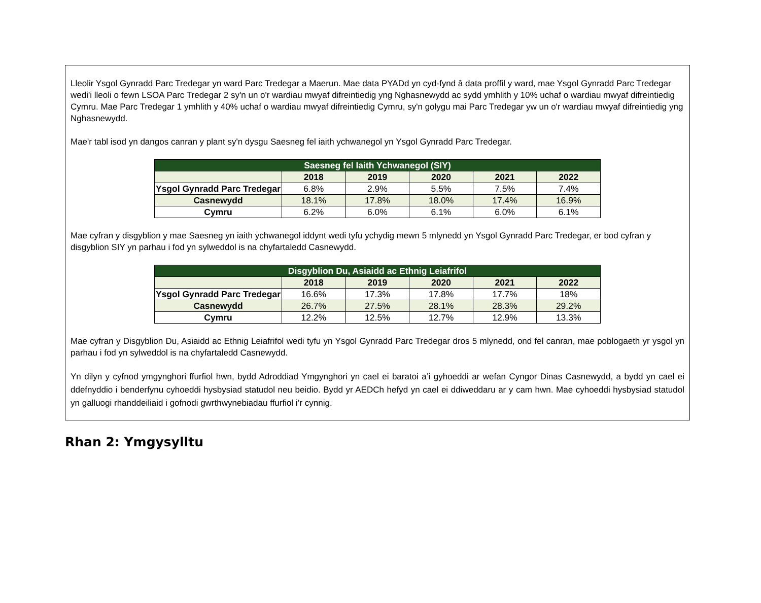Lleolir Ysgol Gynradd Parc Tredegar yn ward Parc Tredegar a Maerun. Mae data PYADd yn cyd-fynd â data proffil y ward, mae Ysgol Gynradd Parc Tredegar wedi'i lleoli o fewn LSOA Parc Tredegar 2 sy'n un o'r wardiau mwyaf difreintiedig yng Nghasnewydd ac sydd ymhlith y 10% uchaf o wardiau mwyaf difreintiedig Cymru. Mae Parc Tredegar 1 ymhlith y 40% uchaf o wardiau mwyaf difreintiedig Cymru, sy'n golygu mai Parc Tredegar yw un o'r wardiau mwyaf difreintiedig yng Nghasnewydd.
Mae'r tabl isod yn dangos canran y plant sy'n dysgu Saesneg fel iaith ychwanegol yn Ysgol Gynradd Parc Tredegar.
| Saesneg fel Iaith Ychwanegol (SIY) | | | | | |
| --- | --- | --- | --- | --- | --- |
| | 2018 | 2019 | 2020 | 2021 | 2022 |
| Ysgol Gynradd Parc Tredegar | 6.8% | 2.9% | 5.5% | 7.5% | 7.4% |
| Casnewydd | 18.1% | 17.8% | 18.0% | 17.4% | 16.9% |
| Cymru | 6.2% | 6.0% | 6.1% | 6.0% | 6.1% |
Mae cyfran y disgyblion y mae Saesneg yn iaith ychwanegol iddynt wedi tyfu ychydig mewn 5 mlynedd yn Ysgol Gynradd Parc Tredegar, er bod cyfran y disgyblion SIY yn parhau i fod yn sylweddol is na chyfartaledd Casnewydd.
| Disgyblion Du, Asiaidd ac Ethnig Leiafrifol | | | | | |
| --- | --- | --- | --- | --- | --- |
| | 2018 | 2019 | 2020 | 2021 | 2022 |
| Ysgol Gynradd Parc Tredegar | 16.6% | 17.3% | 17.8% | 17.7% | 18% |
| Casnewydd | 26.7% | 27.5% | 28.1% | 28.3% | 29.2% |
| Cymru | 12.2% | 12.5% | 12.7% | 12.9% | 13.3% |
Mae cyfran y Disgyblion Du, Asiaidd ac Ethnig Leiafrifol wedi tyfu yn Ysgol Gynradd Parc Tredegar dros 5 mlynedd, ond fel canran, mae poblogaeth yr ysgol yn parhau i fod yn sylweddol is na chyfartaledd Casnewydd.
Yn dilyn y cyfnod ymgynghori ffurfiol hwn, bydd Adroddiad Ymgynghori yn cael ei baratoi a’i gyhoeddi ar wefan Cyngor Dinas Casnewydd, a bydd yn cael ei ddefnyddio i benderfynu cyhoeddi hysbysiad statudol neu beidio. Bydd yr AEDCh hefyd yn cael ei ddiweddaru ar y cam hwn. Mae cyhoeddi hysbysiad statudol yn galluogi rhanddeiliaid i gofnodi gwrthwynebiadau ffurfiol i’r cynnig.
Rhan 2: Ymgysylltu